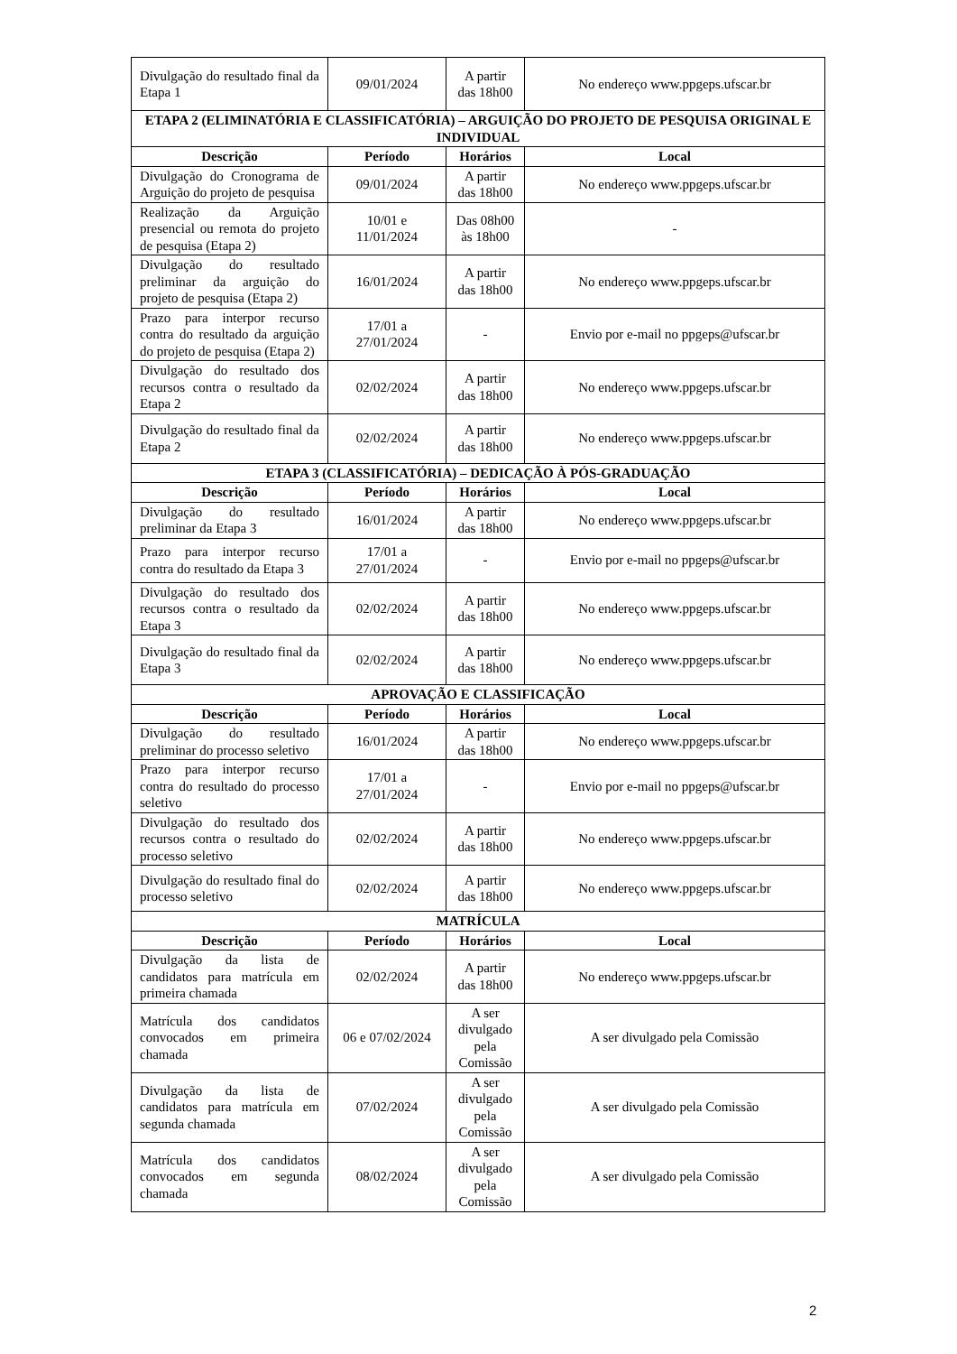| Divulgação do resultado final da Etapa 1 | 09/01/2024 | A partir das 18h00 | No endereço www.ppgeps.ufscar.br |
| ETAPA 2 (ELIMINATÓRIA E CLASSIFICATÓRIA) – ARGUIÇÃO DO PROJETO DE PESQUISA ORIGINAL E INDIVIDUAL | | | |
| Descrição | Período | Horários | Local |
| Divulgação do Cronograma de Arguição do projeto de pesquisa | 09/01/2024 | A partir das 18h00 | No endereço www.ppgeps.ufscar.br |
| Realização da Arguição presencial ou remota do projeto de pesquisa (Etapa 2) | 10/01 e 11/01/2024 | Das 08h00 às 18h00 | - |
| Divulgação do resultado preliminar da arguição do projeto de pesquisa (Etapa 2) | 16/01/2024 | A partir das 18h00 | No endereço www.ppgeps.ufscar.br |
| Prazo para interpor recurso contra do resultado da arguição do projeto de pesquisa (Etapa 2) | 17/01 a 27/01/2024 | - | Envio por e-mail no ppgeps@ufscar.br |
| Divulgação do resultado dos recursos contra o resultado da Etapa 2 | 02/02/2024 | A partir das 18h00 | No endereço www.ppgeps.ufscar.br |
| Divulgação do resultado final da Etapa 2 | 02/02/2024 | A partir das 18h00 | No endereço www.ppgeps.ufscar.br |
| ETAPA 3 (CLASSIFICATÓRIA) – DEDICAÇÃO À PÓS-GRADUAÇÃO | | | |
| Descrição | Período | Horários | Local |
| Divulgação do resultado preliminar da Etapa 3 | 16/01/2024 | A partir das 18h00 | No endereço www.ppgeps.ufscar.br |
| Prazo para interpor recurso contra do resultado da Etapa 3 | 17/01 a 27/01/2024 | - | Envio por e-mail no ppgeps@ufscar.br |
| Divulgação do resultado dos recursos contra o resultado da Etapa 3 | 02/02/2024 | A partir das 18h00 | No endereço www.ppgeps.ufscar.br |
| Divulgação do resultado final da Etapa 3 | 02/02/2024 | A partir das 18h00 | No endereço www.ppgeps.ufscar.br |
| APROVAÇÃO E CLASSIFICAÇÃO | | | |
| Descrição | Período | Horários | Local |
| Divulgação do resultado preliminar do processo seletivo | 16/01/2024 | A partir das 18h00 | No endereço www.ppgeps.ufscar.br |
| Prazo para interpor recurso contra do resultado do processo seletivo | 17/01 a 27/01/2024 | - | Envio por e-mail no ppgeps@ufscar.br |
| Divulgação do resultado dos recursos contra o resultado do processo seletivo | 02/02/2024 | A partir das 18h00 | No endereço www.ppgeps.ufscar.br |
| Divulgação do resultado final do processo seletivo | 02/02/2024 | A partir das 18h00 | No endereço www.ppgeps.ufscar.br |
| MATRÍCULA | | | |
| Descrição | Período | Horários | Local |
| Divulgação da lista de candidatos para matrícula em primeira chamada | 02/02/2024 | A partir das 18h00 | No endereço www.ppgeps.ufscar.br |
| Matrícula dos candidatos convocados em primeira chamada | 06 e 07/02/2024 | A ser divulgado pela Comissão | A ser divulgado pela Comissão |
| Divulgação da lista de candidatos para matrícula em segunda chamada | 07/02/2024 | A ser divulgado pela Comissão | A ser divulgado pela Comissão |
| Matrícula dos candidatos convocados em segunda chamada | 08/02/2024 | A ser divulgado pela Comissão | A ser divulgado pela Comissão |
2